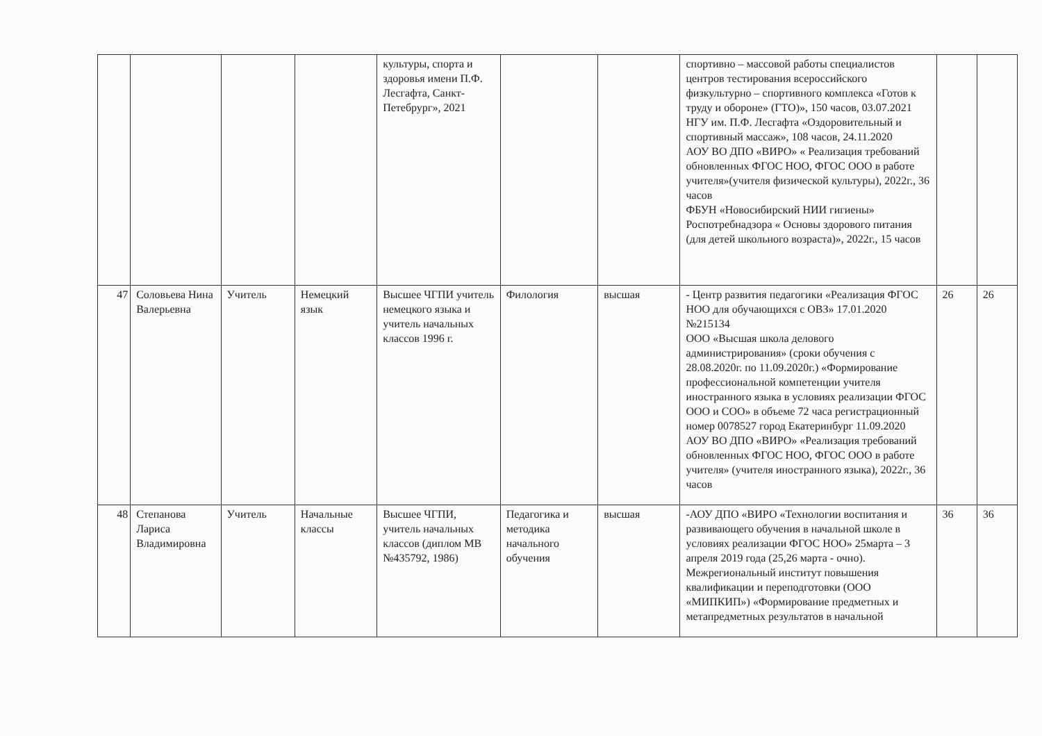| | | | | культуры, спорта и здоровья имени П.Ф. Лесгафта, Санкт-Петебрург», 2021 | | | спортивно – массовой работы специалистов центров тестирования всероссийского физкультурно – спортивного комплекса «Готов к труду и обороне» (ГТО)», 150 часов, 03.07.2021 НГУ им. П.Ф. Лесгафта «Оздоровительный и спортивный массаж», 108 часов, 24.11.2020 АОУ ВО ДПО «ВИРО» « Реализация требований обновленных ФГОС НОО, ФГОС ООО в работе учителя»(учителя физической культуры), 2022г., 36 часов ФБУН «Новосибирский НИИ гигиены» Роспотребнадзора « Основы здорового питания (для детей школьного возраста)», 2022г., 15 часов | | |
| 47 | Соловьева Нина Валерьевна | Учитель | Немецкий язык | Высшее ЧГПИ учитель немецкого языка и учитель начальных классов 1996 г. | Филология | высшая | - Центр развития педагогики «Реализация ФГОС НОО для обучающихся с ОВЗ» 17.01.2020 №215134 ООО «Высшая школа делового администрирования» (сроки обучения с 28.08.2020г. по 11.09.2020г.) «Формирование профессиональной компетенции учителя иностранного языка в условиях реализации ФГОС ООО и СОО» в объеме 72 часа регистрационный номер 0078527 город Екатеринбург 11.09.2020 АОУ ВО ДПО «ВИРО» «Реализация требований обновленных ФГОС НОО, ФГОС ООО в работе учителя» (учителя иностранного языка), 2022г., 36 часов | 26 | 26 |
| 48 | Степанова Лариса Владимировна | Учитель | Начальные классы | Высшее ЧГПИ, учитель начальных классов (диплом МВ №435792, 1986) | Педагогика и методика начального обучения | высшая | -АОУ ДПО «ВИРО «Технологии воспитания и развивающего обучения в начальной школе в условиях реализации ФГОС НОО» 25марта – 3 апреля 2019 года (25,26 марта - очно). Межрегиональный институт повышения квалификации и переподготовки (ООО «МИПКИП») «Формирование предметных и метапредметных результатов в начальной | 36 | 36 |